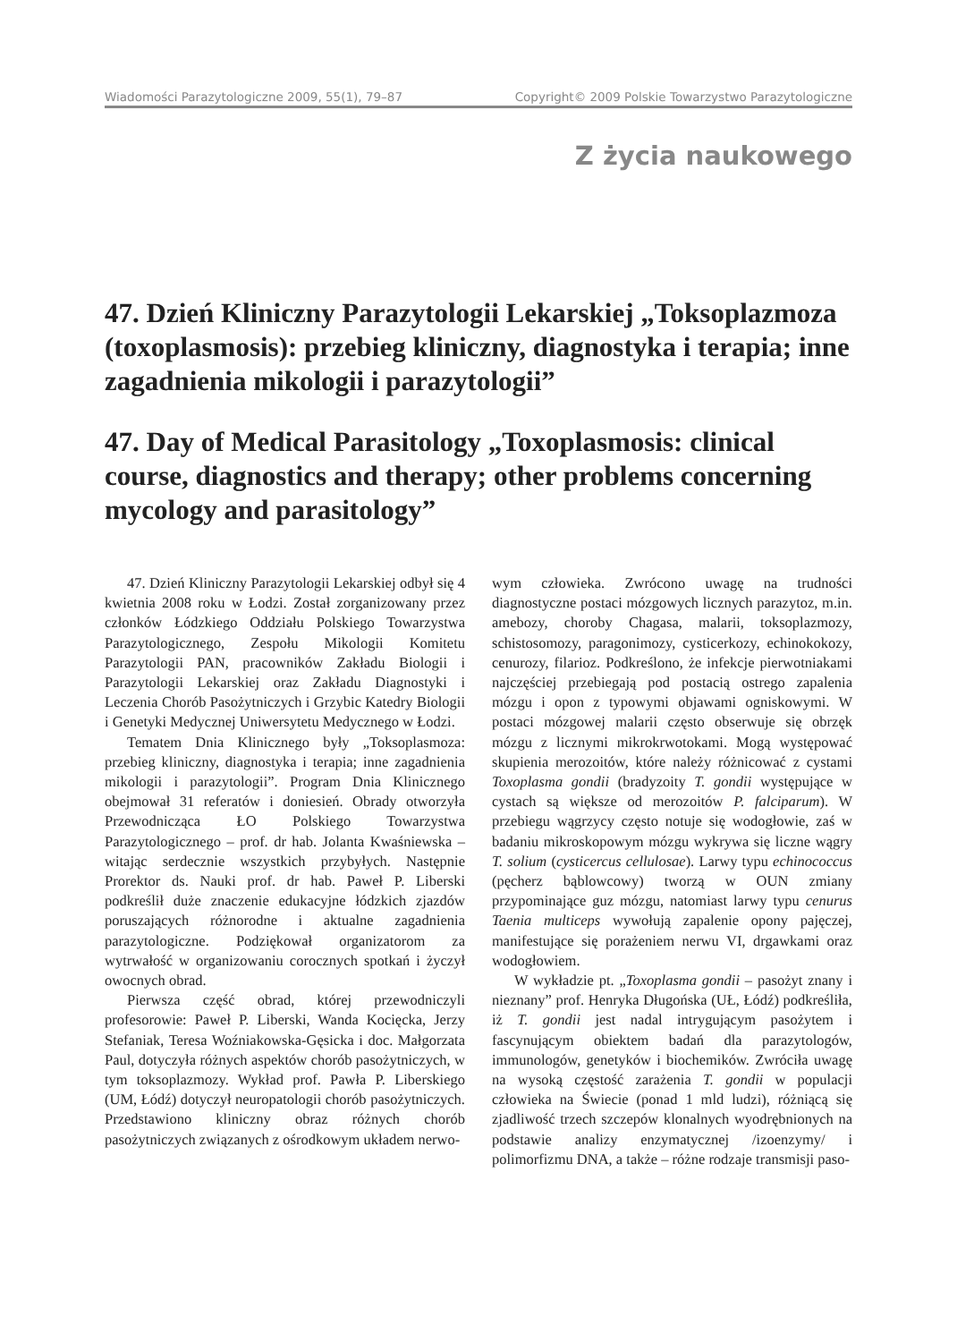Wiadomości Parazytologiczne 2009, 55(1), 79–87 Copyright© 2009 Polskie Towarzystwo Parazytologiczne
Z życia naukowego
47. Dzień Kliniczny Parazytologii Lekarskiej „Toksoplazmoza (toxoplasmosis): przebieg kliniczny, diagnostyka i terapia; inne zagadnienia mikologii i parazytologii”
47. Day of Medical Parasitology „Toxoplasmosis: clinical course, diagnostics and therapy; other problems concerning mycology and parasitology”
47. Dzień Kliniczny Parazytologii Lekarskiej odbył się 4 kwietnia 2008 roku w Łodzi. Został zorganizowany przez członków Łódzkiego Oddziału Polskiego Towarzystwa Parazytologicznego, Zespołu Mikologii Komitetu Parazytologii PAN, pracowników Zakładu Biologii i Parazytologii Lekarskiej oraz Zakładu Diagnostyki i Leczenia Chorób Pasożytniczych i Grzybic Katedry Biologii i Genetyki Medycznej Uniwersytetu Medycznego w Łodzi.
Tematem Dnia Klinicznego były „Toksoplasmoza: przebieg kliniczny, diagnostyka i terapia; inne zagadnienia mikologii i parazytologii”. Program Dnia Klinicznego obejmował 31 referatów i doniesień. Obrady otworzyła Przewodnicząca ŁO Polskiego Towarzystwa Parazytologicznego – prof. dr hab. Jolanta Kwaśniewska – witając serdecznie wszystkich przybyłych. Następnie Prorektor ds. Nauki prof. dr hab. Paweł P. Liberski podkreślił duże znaczenie edukacyjne łódzkich zjazdów poruszających różnorodne i aktualne zagadnienia parazytologiczne. Podziękował organizatorom za wytrwałość w organizowaniu corocznych spotkań i życzył owocnych obrad.
Pierwsza część obrad, której przewodniczyli profesorowie: Paweł P. Liberski, Wanda Kocięcka, Jerzy Stefaniak, Teresa Woźniakowska-Gęsicka i doc. Małgorzata Paul, dotyczyła różnych aspektów chorób pasożytniczych, w tym toksoplazmozy. Wykład prof. Pawła P. Liberskiego (UM, Łódź) dotyczył neuropatologii chorób pasożytniczych. Przedstawiono kliniczny obraz różnych chorób pasożytniczych związanych z ośrodkowym układem nerwo-
wym człowieka. Zwrócono uwagę na trudności diagnostyczne postaci mózgowych licznych parazytoz, m.in. amebozy, choroby Chagasa, malarii, toksoplazmozy, schistosomozy, paragonimozy, cysticerkozy, echinokokozy, cenurozy, filarioz. Podkreślono, że infekcje pierwotniakami najczęściej przebiegają pod postacią ostrego zapalenia mózgu i opon z typowymi objawami ogniskowymi. W postaci mózgowej malarii często obserwuje się obrzęk mózgu z licznymi mikrokrwotokami. Mogą występować skupienia merozoitów, które należy różnicować z cystami Toxoplasma gondii (bradyzoity T. gondii występujące w cystach są większe od merozoitów P. falciparum). W przebiegu wągrzycy często notuje się wodogłowie, zaś w badaniu mikroskopowym mózgu wykrywa się liczne wągry T. solium (cysticercus cellulosae). Larwy typu echinococcus (pęcherz bąblowcowy) tworzą w OUN zmiany przypominające guz mózgu, natomiast larwy typu cenurus Taenia multiceps wywołują zapalenie opony pajęczej, manifestujące się porażeniem nerwu VI, drgawkami oraz wodogłowiem.
W wykładzie pt. „Toxoplasma gondii – pasożyt znany i nieznany” prof. Henryka Długońska (UŁ, Łódź) podkreśliła, iż T. gondii jest nadal intrygującym pasożytem i fascynującym obiektem badań dla parazytologów, immunologów, genetyków i biochemików. Zwróciła uwagę na wysoką częstość zarażenia T. gondii w populacji człowieka na Świecie (ponad 1 mld ludzi), różniącą się zjadliwość trzech szczepów klonalnych wyodrębnionych na podstawie analizy enzymatycznej /izoenzymy/ i polimorfizmu DNA, a także – różne rodzaje transmisji paso-